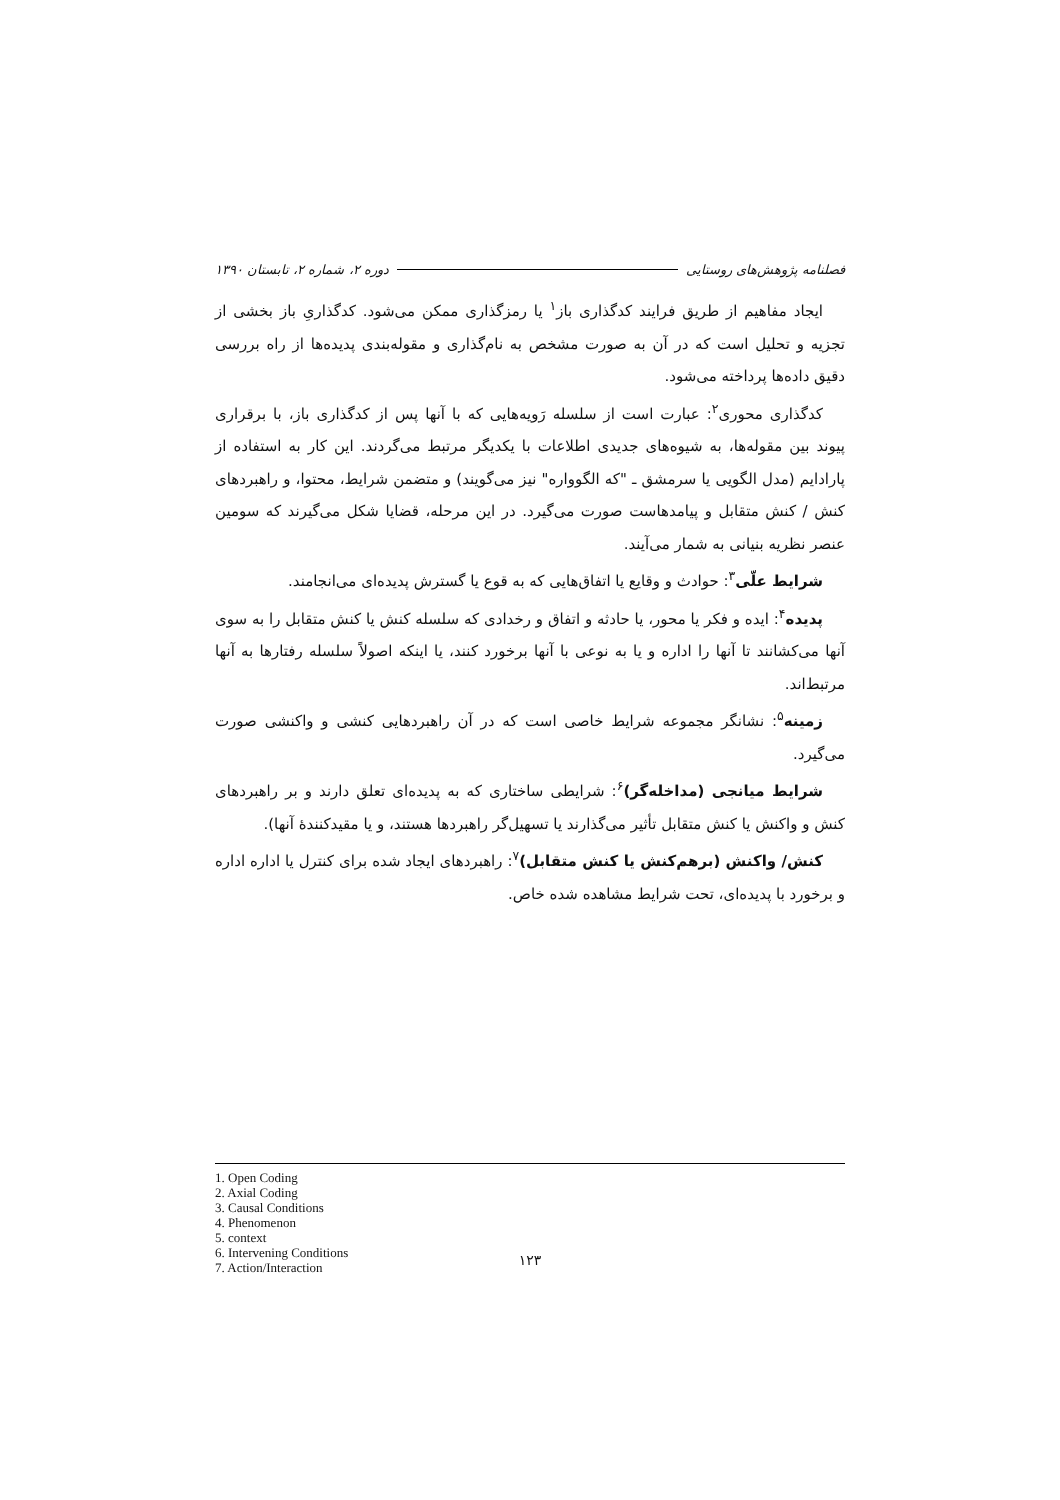فصلنامه پژوهش‌های روستایی دوره ۲، شماره ۲، تابستان ۱۳۹۰
ایجاد مفاهیم از طریق فرایند کدگذاری باز<sup>۱</sup> یا رمزگذاری ممکن می‌شود. کدگذاریِ باز بخشی از تجزیه و تحلیل است که در آن به صورت مشخص به نام‌گذاری و مقوله‌بندی پدیده‌ها از راه بررسی دقیق داده‌ها پرداخته می‌شود.
کدگذاری محوری<sup>۲</sup>: عبارت است از سلسله رَویه‌هایی که با آنها پس از کدگذاری باز، با برقراری پیوند بین مقوله‌ها، به شیوه‌های جدیدی اطلاعات با یکدیگر مرتبط می‌گردند. این کار به استفاده از پارادایم (مدل الگویی یا سرمشق ـ "که الگوواره" نیز می‌گویند) و متضمن شرایط، محتوا، و راهبردهای کنش / کنش متقابل و پیامدهاست صورت می‌گیرد. در این مرحله، قضایا شکل می‌گیرند که سومین عنصر نظریه بنیانی به شمار می‌آیند.
شرایط علّی<sup>۳</sup>: حوادث و وقایع یا اتفاق‌هایی که به قوع یا گسترش پدیده‌ای می‌انجامند.
پدیده<sup>۴</sup>: ایده و فکر یا محور، یا حادثه و اتفاق و رخدادی که سلسله کنش یا کنش متقابل را به سوی آنها می‌کشانند تا آنها را اداره و یا به نوعی با آنها برخورد کنند، یا اینکه اصولاً سلسله رفتارها به آنها مرتبط‌اند.
زمینه<sup>۵</sup>: نشانگر مجموعه شرایط خاصی است که در آن راهبردهایی کنشی و واکنشی صورت می‌گیرد.
شرایط میانجی (مداخله‌گر)<sup>۶</sup>: شرایطی ساختاری که به پدیده‌ای تعلق دارند و بر راهبردهای کنش و واکنش یا کنش متقابل تأثیر می‌گذارند یا تسهیل‌گر راهبردها هستند، و یا مقیدکنندهٔ آنها).
کنش/ واکنش (برهم‌کنش یا کنش متقابل)<sup>۷</sup>: راهبردهای ایجاد شده برای کنترل یا اداره اداره و برخورد با پدیده‌ای، تحت شرایط مشاهده شده خاص.
1. Open Coding
2. Axial Coding
3. Causal Conditions
4. Phenomenon
5. context
6. Intervening Conditions
7. Action/Interaction
۱۲۳